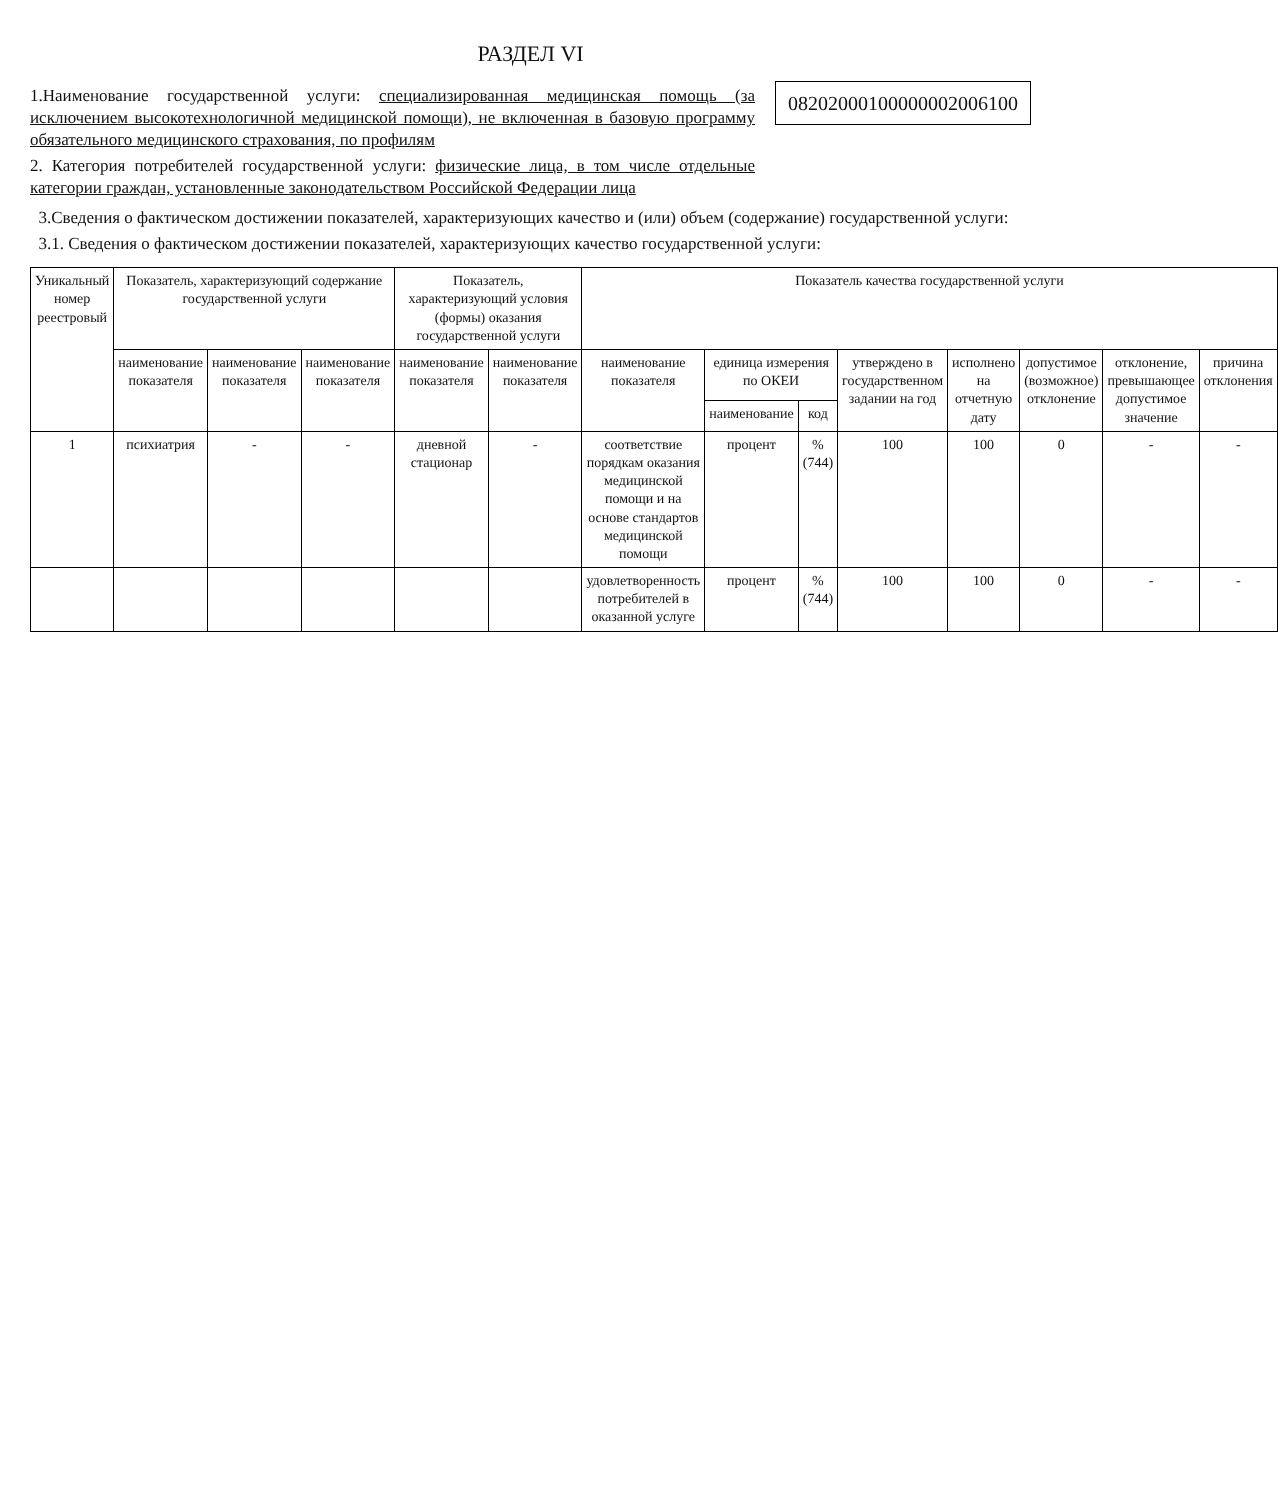РАЗДЕЛ VI
1.Наименование государственной услуги: специализированная медицинская помощь (за исключением высокотехнологичной медицинской помощи), не включенная в базовую программу обязательного медицинского страхования, по профилям
2. Категория потребителей государственной услуги: физические лица, в том числе отдельные категории граждан, установленные законодательством Российской Федерации лица
082020001000000020061​00
3.Сведения о фактическом достижении показателей, характеризующих качество и (или) объем (содержание) государственной услуги:
3.1. Сведения о фактическом достижении показателей, характеризующих качество государственной услуги:
| Уникальный номер реестровый | Показатель, характеризующий содержание государственной услуги | | | Показатель, характеризующий условия (формы) оказания государственной услуги | | Показатель качества государственной услуги | | | | | | | |
| --- | --- | --- | --- | --- | --- | --- | --- | --- | --- | --- | --- | --- | --- |
| | наименование показателя | наименование показателя | наименование показателя | наименование показателя | наименование показателя | наименование показателя | единица измерения по ОКЕИ | | утверждено в государственном задании на год | исполнено на отчетную дату | допустимое (возможное) отклонение | отклонение, превышающее допустимое значение | причина отклонения |
| | | | | | | | наименование | код | | | | | |
| 1 | психиатрия | - | - | дневной стационар | - | соответствие порядкам оказания медицинской помощи и на основе стандартов медицинской помощи | процент | % (744) | 100 | 100 | 0 | - | - |
| | | | | | | удовлетворенность потребителей в оказанной услуге | процент | % (744) | 100 | 100 | 0 | - | - |